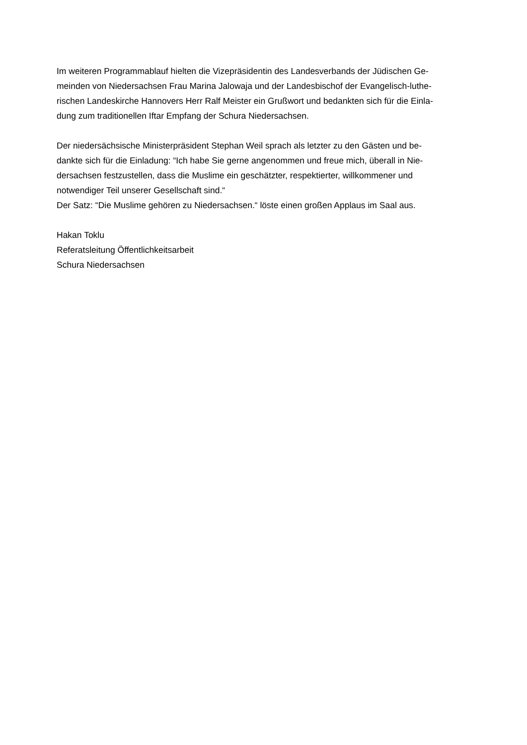Im weiteren Programmablauf hielten die Vizepräsidentin des Landesverbands der Jüdischen Ge-
meinden von Niedersachsen Frau Marina Jalowaja und der Landesbischof der Evangelisch-luthe-
rischen Landeskirche Hannovers Herr Ralf Meister ein Grußwort und bedankten sich für die Einla-
dung zum traditionellen Iftar Empfang der Schura Niedersachsen.
Der niedersächsische Ministerpräsident Stephan Weil sprach als letzter zu den Gästen und be-
dankte sich für die Einladung: “Ich habe Sie gerne angenommen und freue mich, überall in Nie-
dersachsen festzustellen, dass die Muslime ein geschätzter, respektierter, willkommener und
notwendiger Teil unserer Gesellschaft sind.“Der Satz: “Die Muslime gehören zu Niedersachsen.“ löste einen großen Applaus im Saal aus.
Hakan Toklu
Referatsleitung Öffentlichkeitsarbeit
Schura Niedersachsen